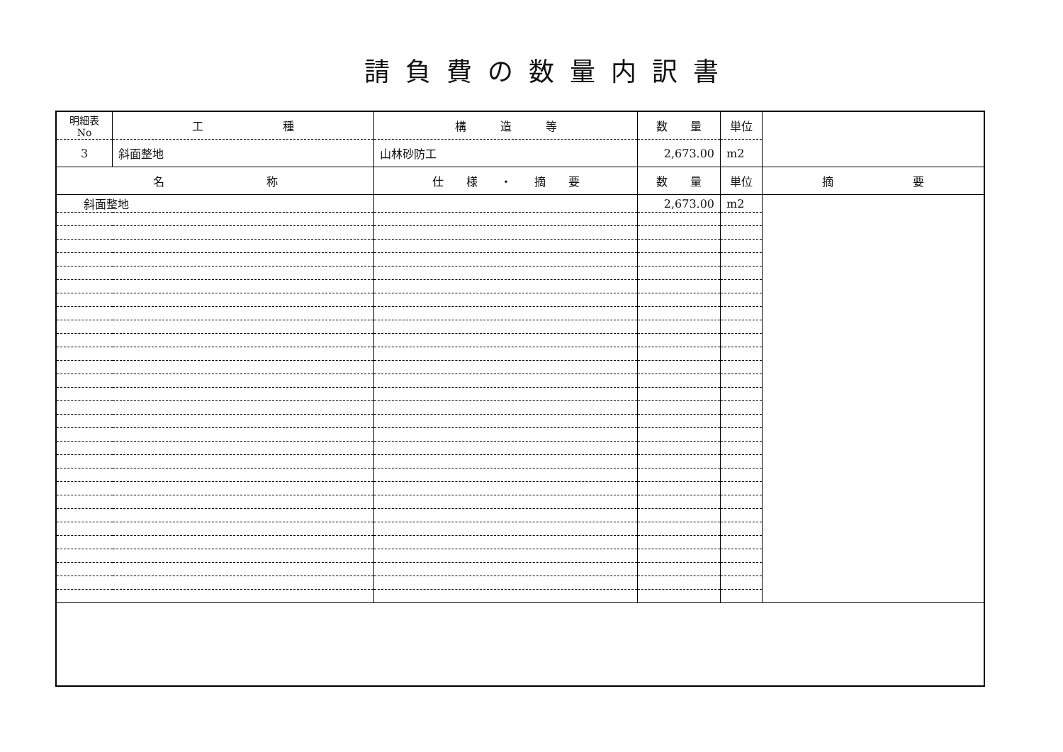請負費の数量内訳書
| 明細表No | 工 種 | 構 造 等 | 数 量 | 単位 | |
| --- | --- | --- | --- | --- | --- |
| 3 | 斜面整地 | 山林砂防工 | 2,673.00 | m2 | |
| 名 称 | | 仕 様 ・ 摘 要 | 数 量 | 単位 | 摘 要 |
| 斜面整地 | | | 2,673.00 | m2 | |